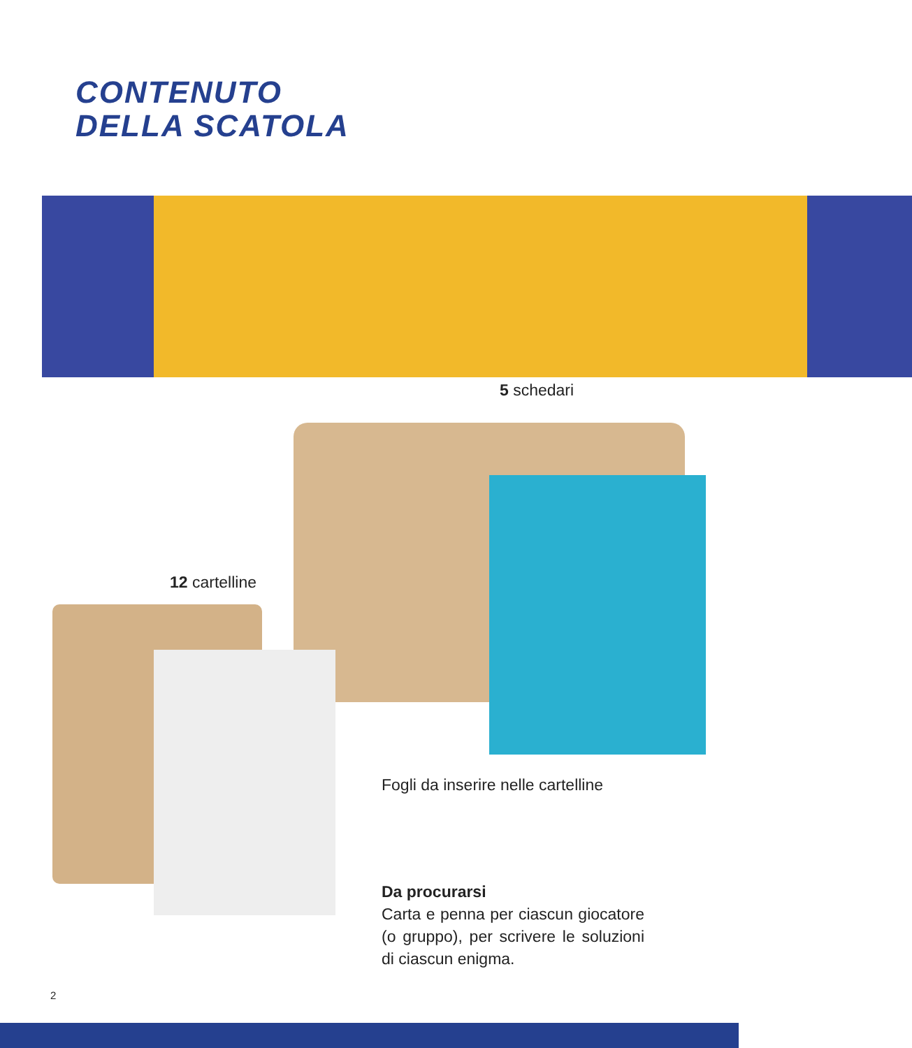CONTENUTO
DELLA SCATOLA
5 schedari
12 cartelline
Fogli da inserire nelle cartelline
Da procurarsi
Carta e penna per ciascun giocatore (o gruppo), per scrivere le soluzioni di ciascun enigma.
2